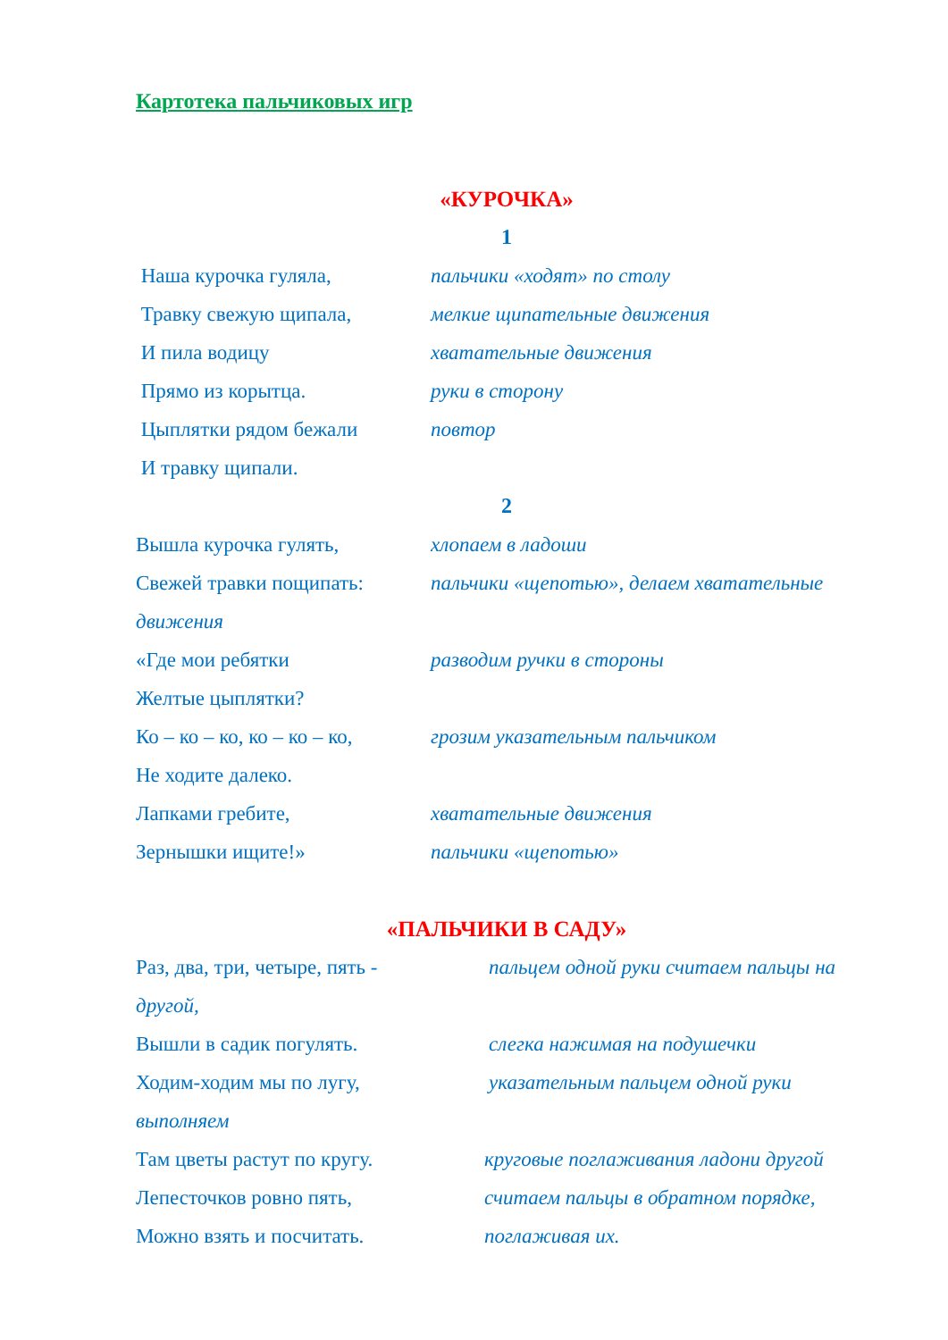Картотека пальчиковых игр
«КУРОЧКА»
1
Наша курочка гуляла, пальчики «ходят» по столу
Травку свежую щипала, мелкие щипательные движения
И пила водицу хватательные движения
Прямо из корытца. руки в сторону
Цыплятки рядом бежали повтор
И травку щипали.
2
Вышла курочка гулять, хлопаем в ладоши
Свежей травки пощипать: пальчики «щепотью», делаем хватательные
движения
«Где мои ребятки разводим ручки в стороны
Желтые цыплятки?
Ко – ко – ко, ко – ко – ко,
грозим указательным пальчиком
Не ходите далеко.
Лапками гребите, хватательные движения
Зернышки ищите!» пальчики «щепотью»
«ПАЛЬЧИКИ В САДУ»
Раз, два, три, четыре, пять -
пальцем одной руки считаем пальцы на
другой,
Вышли в садик погулять. слегка нажимая на подушечки
Ходим-ходим мы по лугу, указательным пальцем одной руки
выполняем
Там цветы растут по кругу. круговые поглаживания ладони другой
Лепесточков ровно пять, считаем пальцы в обратном порядке,
Можно взять и посчитать. поглаживая их.